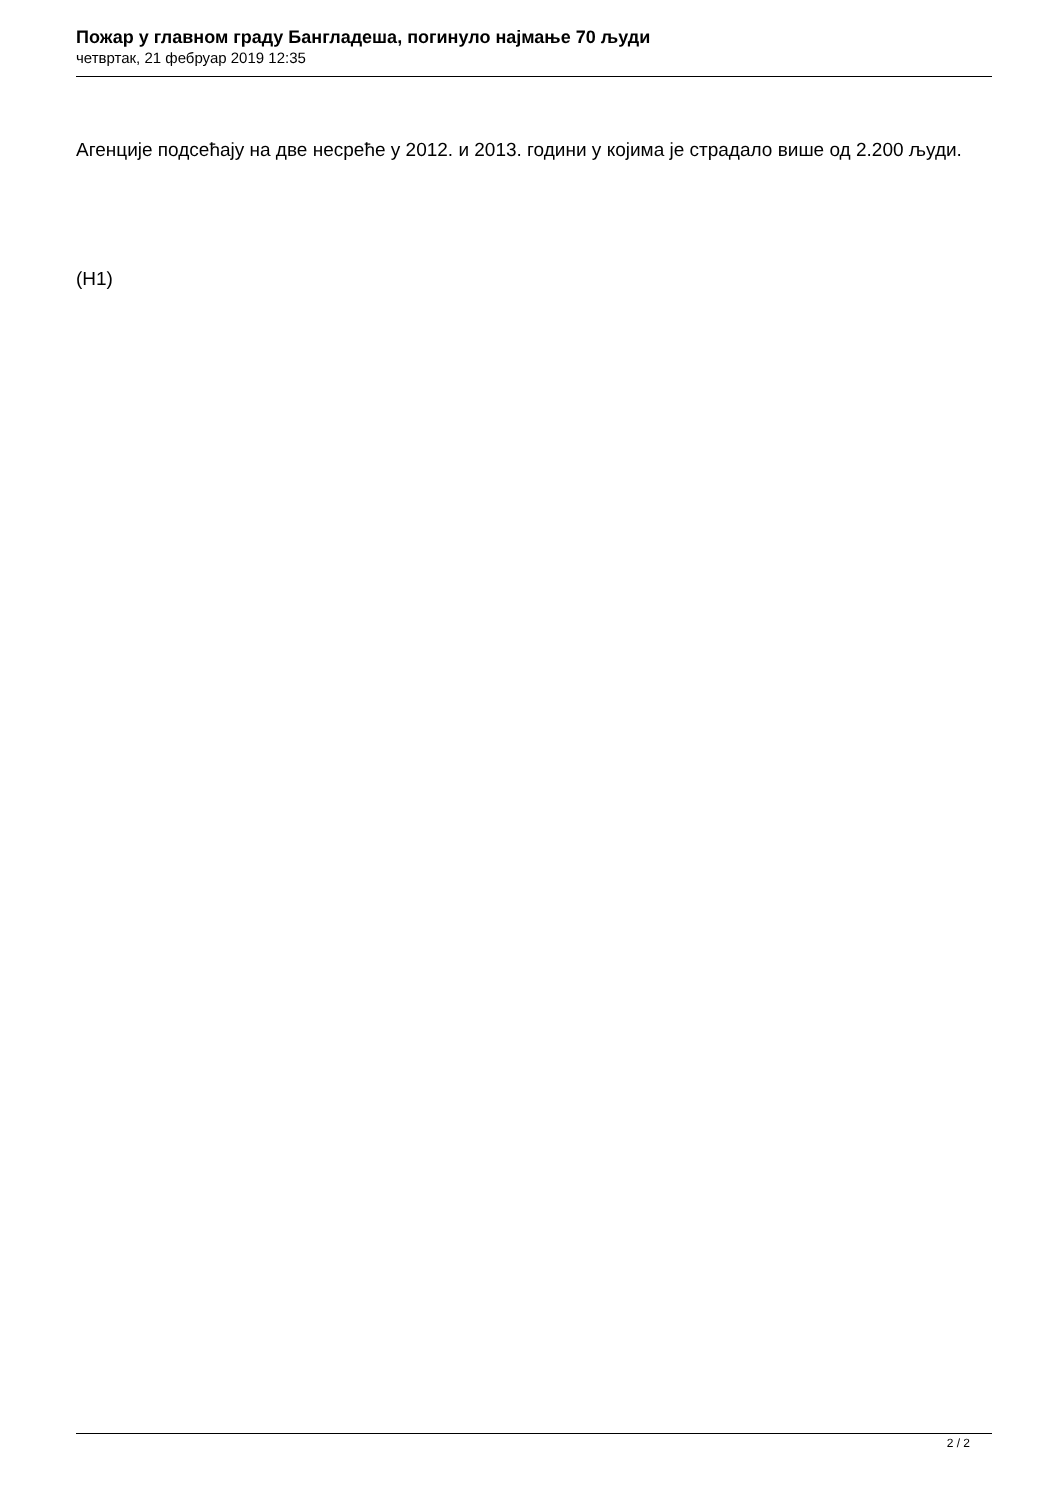Пожар у главном граду Бангладеша, погинуло најмање 70 људи
четвртак, 21 фебруар 2019 12:35
Агенције подсећају на две несреће у 2012. и 2013. години у којима је страдало више од 2.200 људи.
(Н1)
2 / 2